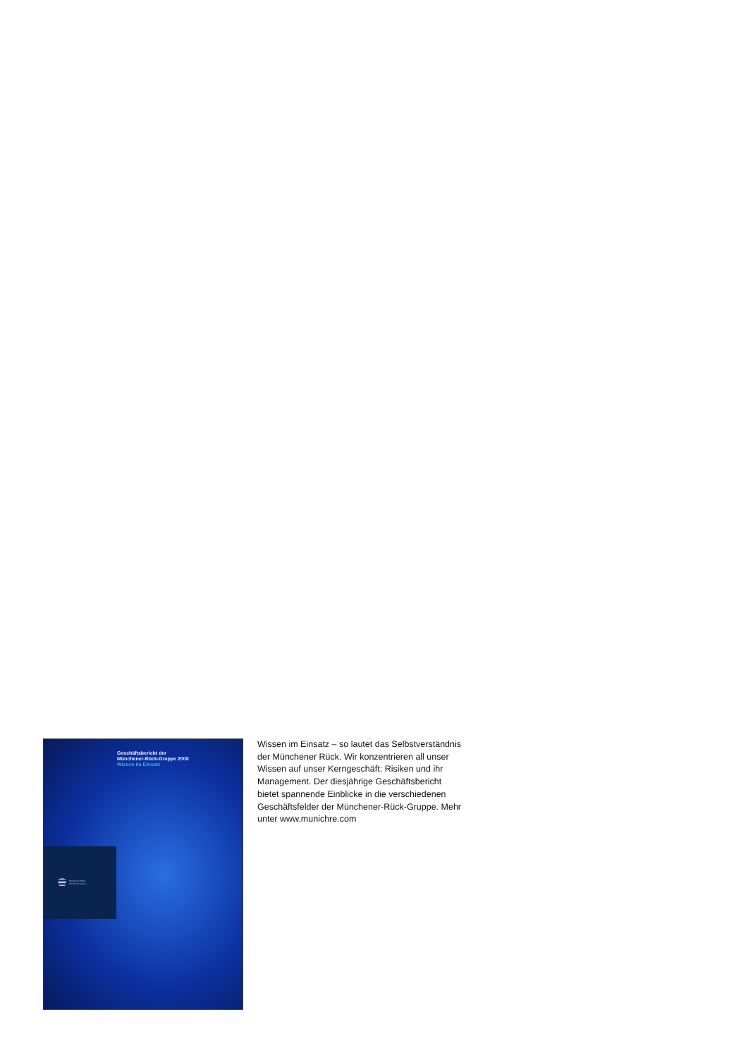Geschäftsbericht der
Münchener-Rück-Gruppe 2008
Wissen im Einsatz
Münchener Rück
Munich Re Group
Wissen im Einsatz – so lautet das Selbst­verständnis der Münchener Rück. Wir konzentrieren all unser Wissen auf unser Kerngeschäft: Risiken und ihr Management. Der diesjährige Geschäftsbericht bietet spannende Einblicke in die verschiedenen Geschäftsfelder der Münchener-Rück-Gruppe. Mehr unter www.munichre.com